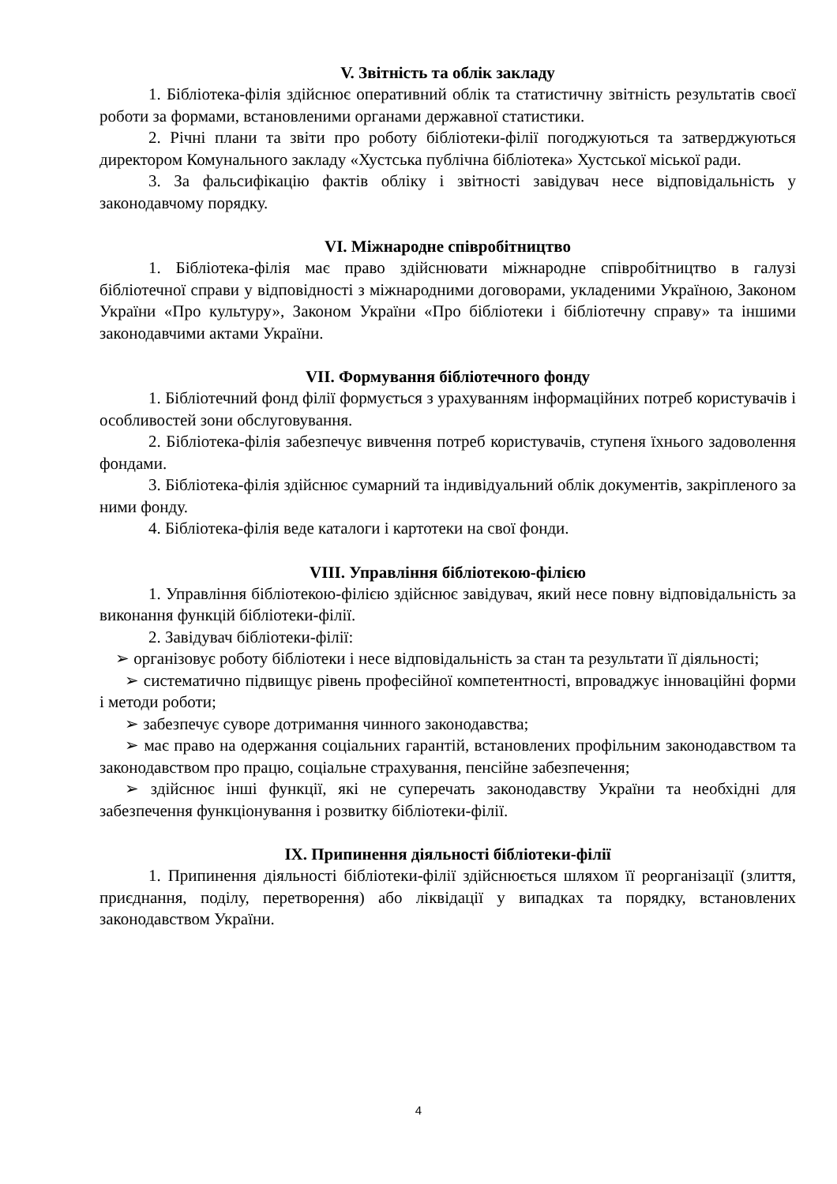V. Звітність та облік закладу
1. Бібліотека-філія здійснює оперативний облік та статистичну звітність результатів своєї роботи за формами, встановленими органами державної статистики.
2. Річні плани та звіти про роботу бібліотеки-філії погоджуються та затверджуються директором Комунального закладу «Хустська публічна бібліотека» Хустської міської ради.
3. За фальсифікацію фактів обліку і звітності завідувач несе відповідальність у законодавчому порядку.
VI. Міжнародне співробітництво
1. Бібліотека-філія має право здійснювати міжнародне співробітництво в галузі бібліотечної справи у відповідності з міжнародними договорами, укладеними Україною, Законом України «Про культуру», Законом України «Про бібліотеки і бібліотечну справу» та іншими законодавчими актами України.
VII. Формування бібліотечного фонду
1. Бібліотечний фонд філії формується з урахуванням інформаційних потреб користувачів і особливостей зони обслуговування.
2. Бібліотека-філія забезпечує вивчення потреб користувачів, ступеня їхнього задоволення фондами.
3. Бібліотека-філія здійснює сумарний та індивідуальний облік документів, закріпленого за ними фонду.
4. Бібліотека-філія веде каталоги і картотеки на свої фонди.
VIII. Управління бібліотекою-філією
1. Управління бібліотекою-філією здійснює завідувач, який несе повну відповідальність за виконання функцій бібліотеки-філії.
2. Завідувач бібліотеки-філії:
➢ організовує роботу бібліотеки і несе відповідальність за стан та результати її діяльності;
➢ систематично підвищує рівень професійної компетентності, впроваджує інноваційні форми і методи роботи;
➢ забезпечує суворе дотримання чинного законодавства;
➢ має право на одержання соціальних гарантій, встановлених профільним законодавством та законодавством про працю, соціальне страхування, пенсійне забезпечення;
➢ здійснює інші функції, які не суперечать законодавству України та необхідні для забезпечення функціонування і розвитку бібліотеки-філії.
IX. Припинення діяльності бібліотеки-філії
1. Припинення діяльності бібліотеки-філії здійснюється шляхом її реорганізації (злиття, приєднання, поділу, перетворення) або ліквідації у випадках та порядку, встановлених законодавством України.
4